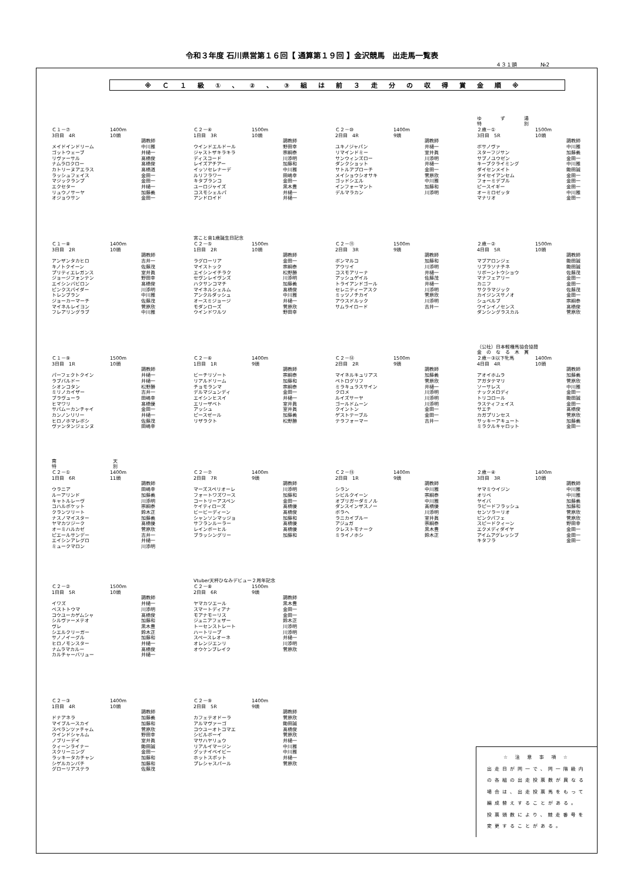令和３年度 石川県営第１６回【 通算第１９回 】金沢競馬　出走馬一覧表
４３１頭 №2
※Ｃ１級①、②、③組は前３走分の収得賞金順※
| Ｃ１－⑦ | 1400m | |
| 3日目 4R | 10頭 | |
| | | 調教師 |
| メイドインドリーム | | 中川雅 |
| ゴットウェーブ | | 井樋一 |
| リヴァーサル | | 髙橋俊 |
| ナムラロクロー | | 髙橋俊 |
| カトリーヌアエラス | | 髙橋道 |
| ラッシュフェイス | | 金田一 |
| マジックランプ | | 金田一 |
| エクセター | | 井樋一 |
| リュウノサーヤ | | 加藤義 |
| オジョウサン | | 金田一 |
| Ｃ２－④ | 1500m | |
| 1日目 3R | 10頭 | |
| | | 調教師 |
| ウインドエルドール | | 野田幸 |
| ジャストザキラキラ | | 宗綱泰 |
| ディスコード | | 川添明 |
| レイズアチアー | | 加藤和 |
| イッソセレナーデ | | 中川雅 |
| ルリフラワー | | 田嶋幸 |
| キタブランコ | | 金田一 |
| ユーロジャイズ | | 黒木豊 |
| コスモシェルパ | | 井樋一 |
| アンドロイド | | 井樋一 |
| Ｃ２－⑩ | 1400m | |
| 2日目 4R | 9頭 | |
| | | 調教師 |
| ユキノジャパン | | 井樋一 |
| リマインドミー | | 室井眞 |
| サンウィンズロー | | 川添明 |
| ダンクショット | | 井樋一 |
| サトルアプローチ | | 金田一 |
| メイショウシオサキ | | 菅原欣 |
| ゴッドシエル | | 中川雅 |
| インフォーマント | | 加藤和 |
| デルマラカン | | 川添明 |
ゆ　　　　ず　　　　湯
特　　　　　　　　　別
| ２歳－① | 1500m | |
| 3日目 5R | 10頭 | |
| | | 調教師 |
| ボサノヴァ | | 中川雅 |
| スターフジサン | | 加藤義 |
| サブノユウゼン | | 金田一 |
| キープクライミング | | 中川雅 |
| ダイセンメイト | | 鋤田誠 |
| タイセイアンセム | | 金田一 |
| フォーミデブル | | 金田一 |
| ピースイギー | | 金田一 |
| オーミロゼッタ | | 中川雅 |
| マナリオ | | 金田一 |
| Ｃ１－⑧ | 1400m | |
| 3日目 2R | 10頭 | |
| | | 調教師 |
| アンザンタカヒロ | | 吉井一 |
| キノトクイーン | | 佐藤茂 |
| プリティエレガンス | | 室井眞 |
| ジョージフォンテン | | 野田幸 |
| エイシンバビロン | | 髙橋俊 |
| ピンクスパイダー | | 川添明 |
| トレンブラン | | 中川雅 |
| ジョーカーマーチ | | 佐藤茂 |
| マイネルレイヨン | | 菅原欣 |
| フレアリングラブ | | 中川雅 |
宮こと音1歳誕生日記念
| Ｃ２－⑤ | 1500m | |
| 1日目 2R | 10頭 | |
| | | 調教師 |
| ラグローリア | | 金田一 |
| マイストック | | 宗綱泰 |
| エイシンイチラク | | 松野勝 |
| セヴンレイヴンズ | | 川添明 |
| ハクサンコマチ | | 加藤義 |
| マイネルシェルム | | 髙橋俊 |
| アンクルダッシュ | | 中川雅 |
| オースミジョージ | | 井樋一 |
| モダンローズ | | 菅原欣 |
| ウインドワルツ | | 野田幸 |
| Ｃ２－⑪ | 1500m | |
| 2日目 3R | 9頭 | |
| | | 調教師 |
| ボンマルコ | | 加藤和 |
| アウリイ | | 川添明 |
| コスモアリーナ | | 井樋一 |
| アッシュゲイル | | 佐藤茂 |
| トライアンドゴール | | 井樋一 |
| セレニティーアスク | | 川添明 |
| ミッツノチカイ | | 菅原欣 |
| アウスドルック | | 川添明 |
| サムライロード | | 吉井一 |
| ２歳－② | 1500m | |
| 4日目 5R | 10頭 | |
| | | 調教師 |
| マブアロンジェ | | 鋤田誠 |
| リブラソナチネ | | 鋤田誠 |
| リボーントウショウ | | 佐藤茂 |
| マナフェアリー | | 金田一 |
| カニフ | | 金田一 |
| サクラマジック | | 佐藤茂 |
| カイジンスサノオ | | 金田一 |
| シュベルブ | | 宗綱泰 |
| ウインイノセンス | | 髙橋俊 |
| ダンシングラスカル | | 菅原欣 |
| Ｃ１－⑨ | 1500m | |
| 3日目 1R | 10頭 | |
| | | 調教師 |
| パーフェクトクイン | | 井樋一 |
| ラブバルドー | | 井樋一 |
| シオンコタン | | 松野勝 |
| ミリノカイザー | | 吉井一 |
| ブラヴューラ | | 田嶋幸 |
| ヒマワリ | | 髙橋優 |
| サパムーカンチャイ | | 金田一 |
| カンノンリリー | | 井樋一 |
| ヒロノホマレボシ | | 佐藤茂 |
| ヴァンタンジェンヌ | | 田嶋幸 |
| Ｃ２－⑥ | 1400m | |
| 1日目 1R | 9頭 | |
| | | 調教師 |
| ビーチリゾート | | 宗綱泰 |
| リアルドリーム | | 加藤和 |
| チョモランマ | | 宗綱泰 |
| デルマジュンディ | | 金田一 |
| エイシンヒスイ | | 井樋一 |
| エリーザベト | | 室井眞 |
| アッシュ | | 室井眞 |
| ピースゼール | | 加藤義 |
| リザラクト | | 松野勝 |
| Ｃ２－⑫ | 1500m | |
| 2日目 2R | 9頭 | |
| | | 調教師 |
| マイネルキュリアス | | 加藤義 |
| ペトログリフ | | 菅原欣 |
| ミラキュラスサイン | | 井樋一 |
| クロメ | | 川添明 |
| ルイズサーヤ | | 川添明 |
| ゴールドムーン | | 川添明 |
| クイントン | | 金田一 |
| ゲストテーブル | | 金田一 |
| テラフォーマー | | 吉井一 |
（公社）日本軽種馬協会協賛
金　の　な　る　木　賞
| ２歳－③以下牝馬 | 1400m | |
| 4日目 4R | 10頭 | |
| | | 調教師 |
| アオイホムラ | | 加藤義 |
| アガタテマリ | | 菅原欣 |
| ソーサレス | | 中川雅 |
| ナックメロディ | | 金田一 |
| トリコロール | | 鋤田誠 |
| ラスティフェイス | | 金田一 |
| サエチ | | 髙橋俊 |
| カガプリンセス | | 菅原欣 |
| サッキーアキュート | | 加藤義 |
| ミラクルキャロット | | 金田一 |
南　　　　　　　　　　　　天
特　　　　　　　　　　　　別
| Ｃ２－① | 1400m | |
| 1日目 6R | 11頭 | |
| | | 調教師 |
| ウラニア | | 田嶋幸 |
| ルーアリンド | | 加藤義 |
| キャトルレーヴ | | 川添明 |
| コハルポケット | | 宗綱泰 |
| クランツリート | | 鈴木正 |
| ナスノマイスター | | 加藤義 |
| ヤマカツジーク | | 髙橋優 |
| オーミハルカゼ | | 菅原欣 |
| ピエールサンデー | | 吉井一 |
| エイシンアレグロ | | 井樋一 |
| ミュークマロン | | 川添明 |
| Ｃ２－⑦ | 1400m | |
| 2日目 7R | 9頭 | |
| | | 調教師 |
| マーズスペリオーレ | | 川添明 |
| フォートワズワース | | 加藤和 |
| コートリーアスペン | | 金田一 |
| ケイティローズ | | 髙橋優 |
| ビービーディーン | | 髙橋俊 |
| シャンソンマッジョ | | 加藤和 |
| サフランルーラー | | 髙橋優 |
| レインボーヒル | | 髙橋優 |
| ブラッシングリー | | 加藤和 |
| Ｃ２－⑬ | 1400m | |
| 2日目 1R | 9頭 | |
| | | 調教師 |
| シラン | | 中川雅 |
| シビルクイーン | | 宗綱泰 |
| オブリガーダミノル | | 中川雅 |
| ダンスインザスノー | | 髙橋優 |
| ボラへ | | 川添明 |
| ラニカイブルー | | 室井眞 |
| アジュガ | | 宗綱泰 |
| クレストモナーク | | 黒木豊 |
| ミライノホシ | | 鈴木正 |
| ２歳－④ | 1400m | |
| 3日目 3R | 10頭 | |
| | | 調教師 |
| ヤマミウイジン | | 中川雅 |
| オリベ | | 中川雅 |
| ヤイバ | | 加藤義 |
| ラピードフラッシュ | | 加藤和 |
| センソラーリオ | | 菅原欣 |
| ピンクパフェ | | 菅原欣 |
| スピードクィーン | | 野田幸 |
| エクメディダイヤ | | 金田一 |
| アイムアグレッシブ | | 金田一 |
| キタフラ | | 金田一 |
| Ｃ２－② | 1500m | |
| 1日目 5R | 10頭 | |
| | | 調教師 |
| イワズ | | 井樋一 |
| ベストトウマ | | 川添明 |
| コウユーカゲムシャ | | 髙橋俊 |
| シルヴァーメテオ | | 加藤和 |
| ヴレ | | 黒木豊 |
| シエルクリーガー | | 鈴木正 |
| サノノイーグル | | 加藤和 |
| ヒロノモンスター | | 井樋一 |
| ナムラマカルー | | 髙橋俊 |
| カルチャーバリュー | | 井樋一 |
Vtuber天秤ひなみデビュー２周年記念
| Ｃ２－⑧ | 1500m | |
| 2日目 6R | 9頭 | |
| | | 調教師 |
| ヤマカツエール | | 黒木豊 |
| スマートディアナ | | 金田一 |
| モアナモーリス | | 金田一 |
| ジュニアフェザー | | 鈴木正 |
| トーセンストレート | | 川添明 |
| ハートリープ | | 川添明 |
| スペースレオーネ | | 井樋一 |
| オレンジエンリ | | 川添明 |
| オウケンブレイク | | 菅原欣 |
| Ｃ２－③ | 1400m | |
| 1日目 4R | 10頭 | |
| | | 調教師 |
| ドナアネラ | | 加藤義 |
| マイブルースカイ | | 加藤和 |
| スペランツァチャム | | 菅原欣 |
| ウインドシャルム | | 野田幸 |
| ノブリーデイ | | 室井眞 |
| クィーンライナー | | 鋤田誠 |
| スクリーニング | | 金田一 |
| ラッキータカチャン | | 加藤和 |
| シゲルカンパチ | | 加藤和 |
| グローリアステラ | | 佐藤茂 |
| Ｃ２－⑨ | 1400m | |
| 2日目 5R | 9頭 | |
| | | 調教師 |
| カフェテオドーラ | | 菅原欣 |
| アルマヴァーゴ | | 鋤田誠 |
| コウユーオトコマエ | | 髙橋俊 |
| シビルボーイ | | 菅原欣 |
| マサハヤリュウ | | 井樋一 |
| リアルイマージン | | 中川雅 |
| グッナイベイビー | | 中川雅 |
| ホットスポット | | 井樋一 |
| プレシャスパール | | 菅原欣 |
☆ 注 意 事 項 ☆
出走日が同一で、同一階級内
の各組の出走投票数が異なる
場合は、出走投票馬をもって
編成替えすることがある。
投票頭数により、競走番号を
変更することがある。